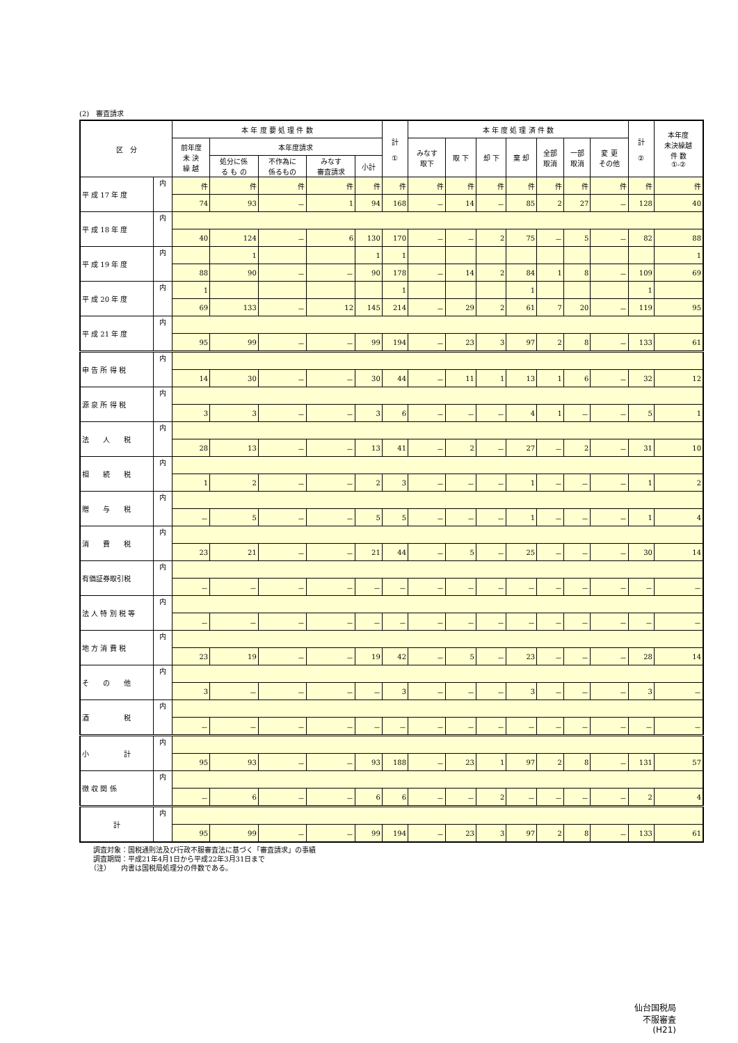(2)　審査請求
| 区 分 | | 本 年 度 要 処 理 件 数 | | | | | 計 ① | 本 年 度 処 理 済 件 数 | | | | | | | 計 ② | 本年度 未決繰越 件 数 ①-② |
| --- | --- | --- | --- | --- | --- | --- | --- | --- | --- | --- | --- | --- | --- | --- | --- | --- |
| | | 前年度 未 決 繰 越 | 本年度請求 | | | | | みなす 取下 | 取 下 | 却 下 | 棄 却 | 全部 取消 | 一部 取消 | 変 更 その他 | | |
| | | | 処分に係 る も の | 不作為に 係るもの | みなす 審査請求 | 小計 | | | | | | | | | | |
| 平 成 17 年 度 | 内 | 件 | 件 | 件 | 件 | 件 | 件 | 件 | 件 | 件 | 件 | 件 | 件 | 件 | 件 | 件 |
| | | 74 | 93 | － | 1 | 94 | 168 | － | 14 | － | 85 | 2 | 27 | － | 128 | 40 |
| 平 成 18 年 度 | 内 | | | | | | | | | | | | | | | |
| | | 40 | 124 | － | 6 | 130 | 170 | － | － | 2 | 75 | － | 5 | － | 82 | 88 |
| 平 成 19 年 度 | 内 | | 1 | | | 1 | 1 | | | | | | | | | 1 |
| | | 88 | 90 | － | － | 90 | 178 | － | 14 | 2 | 84 | 1 | 8 | － | 109 | 69 |
| 平 成 20 年 度 | 内 | 1 | | | | | 1 | | | | 1 | | | | 1 | |
| | | 69 | 133 | － | 12 | 145 | 214 | － | 29 | 2 | 61 | 7 | 20 | － | 119 | 95 |
| 平 成 21 年 度 | 内 | | | | | | | | | | | | | | | |
| | | 95 | 99 | － | － | 99 | 194 | － | 23 | 3 | 97 | 2 | 8 | － | 133 | 61 |
| 申 告 所 得 税 | 内 | | | | | | | | | | | | | | | |
| | | 14 | 30 | － | － | 30 | 44 | － | 11 | 1 | 13 | 1 | 6 | － | 32 | 12 |
| 源 泉 所 得 税 | 内 | | | | | | | | | | | | | | | |
| | | 3 | 3 | － | － | 3 | 6 | － | － | － | 4 | 1 | － | － | 5 | 1 |
| 法 人 税 | 内 | | | | | | | | | | | | | | | |
| | | 28 | 13 | － | － | 13 | 41 | － | 2 | － | 27 | － | 2 | － | 31 | 10 |
| 相 続 税 | 内 | | | | | | | | | | | | | | | |
| | | 1 | 2 | － | － | 2 | 3 | － | － | － | 1 | － | － | － | 1 | 2 |
| 贈 与 税 | 内 | | | | | | | | | | | | | | | |
| | | － | 5 | － | － | 5 | 5 | － | － | － | 1 | － | － | － | 1 | 4 |
| 消 費 税 | 内 | | | | | | | | | | | | | | | |
| | | 23 | 21 | － | － | 21 | 44 | － | 5 | － | 25 | － | － | － | 30 | 14 |
| 有価証券取引税 | 内 | | | | | | | | | | | | | | | |
| | | － | － | － | － | － | － | － | － | － | － | － | － | － | － | － |
| 法 人 特 別 税 等 | 内 | | | | | | | | | | | | | | | |
| | | － | － | － | － | － | － | － | － | － | － | － | － | － | － | － |
| 地 方 消 費 税 | 内 | | | | | | | | | | | | | | | |
| | | 23 | 19 | － | － | 19 | 42 | － | 5 | － | 23 | － | － | － | 28 | 14 |
| そ の 他 | 内 | | | | | | | | | | | | | | | |
| | | 3 | － | － | － | － | 3 | － | － | － | 3 | － | － | － | 3 | － |
| 酒 税 | 内 | | | | | | | | | | | | | | | |
| | | － | － | － | － | － | － | － | － | － | － | － | － | － | － | － |
| 小 計 | 内 | | | | | | | | | | | | | | | |
| | | 95 | 93 | － | － | 93 | 188 | － | 23 | 1 | 97 | 2 | 8 | － | 131 | 57 |
| 徴 収 関 係 | 内 | | | | | | | | | | | | | | | |
| | | － | 6 | － | － | 6 | 6 | － | － | 2 | － | － | － | － | 2 | 4 |
| 計 | 内 | | | | | | | | | | | | | | | |
| | | 95 | 99 | － | － | 99 | 194 | － | 23 | 3 | 97 | 2 | 8 | － | 133 | 61 |
　　調査対象：国税通則法及び行政不服審査法に基づく「審査請求」の事績
　　調査期間：平成21年4月1日から平成22年3月31日まで
　　（注）　　内書は国税局処理分の件数である。
仙台国税局
不服審査
(H21)